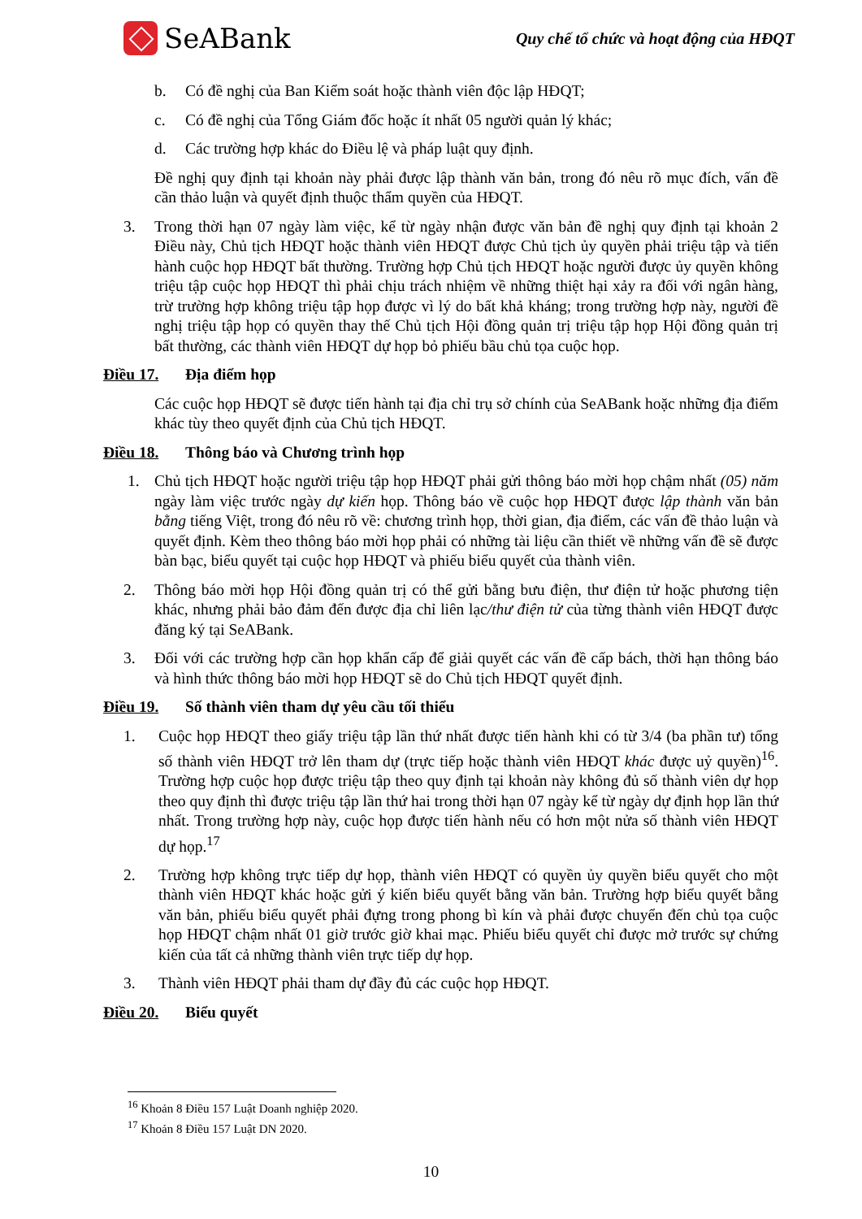SeABank
Quy chế tổ chức và hoạt động của HĐQT
b. Có đề nghị của Ban Kiểm soát hoặc thành viên độc lập HĐQT;
c. Có đề nghị của Tổng Giám đốc hoặc ít nhất 05 người quản lý khác;
d. Các trường hợp khác do Điều lệ và pháp luật quy định.
Đề nghị quy định tại khoản này phải được lập thành văn bản, trong đó nêu rõ mục đích, vấn đề cần thảo luận và quyết định thuộc thẩm quyền của HĐQT.
3. Trong thời hạn 07 ngày làm việc, kể từ ngày nhận được văn bản đề nghị quy định tại khoản 2 Điều này, Chủ tịch HĐQT hoặc thành viên HĐQT được Chủ tịch ủy quyền phải triệu tập và tiến hành cuộc họp HĐQT bất thường. Trường hợp Chủ tịch HĐQT hoặc người được ủy quyền không triệu tập cuộc họp HĐQT thì phải chịu trách nhiệm về những thiệt hại xảy ra đối với ngân hàng, trừ trường hợp không triệu tập họp được vì lý do bất khả kháng; trong trường hợp này, người đề nghị triệu tập họp có quyền thay thế Chủ tịch Hội đồng quản trị triệu tập họp Hội đồng quản trị bất thường, các thành viên HĐQT dự họp bỏ phiếu bầu chủ tọa cuộc họp.
Điều 17. Địa điểm họp
Các cuộc họp HĐQT sẽ được tiến hành tại địa chỉ trụ sở chính của SeABank hoặc những địa điểm khác tùy theo quyết định của Chủ tịch HĐQT.
Điều 18. Thông báo và Chương trình họp
1. Chủ tịch HĐQT hoặc người triệu tập họp HĐQT phải gửi thông báo mời họp chậm nhất (05) năm ngày làm việc trước ngày dự kiến họp. Thông báo về cuộc họp HĐQT được lập thành văn bản bằng tiếng Việt, trong đó nêu rõ về: chương trình họp, thời gian, địa điểm, các vấn đề thảo luận và quyết định. Kèm theo thông báo mời họp phải có những tài liệu cần thiết về những vấn đề sẽ được bàn bạc, biểu quyết tại cuộc họp HĐQT và phiếu biểu quyết của thành viên.
2. Thông báo mời họp Hội đồng quản trị có thể gửi bằng bưu điện, thư điện tử hoặc phương tiện khác, nhưng phải bảo đảm đến được địa chỉ liên lạc/thư điện tử của từng thành viên HĐQT được đăng ký tại SeABank.
3. Đối với các trường hợp cần họp khẩn cấp để giải quyết các vấn đề cấp bách, thời hạn thông báo và hình thức thông báo mời họp HĐQT sẽ do Chủ tịch HĐQT quyết định.
Điều 19. Số thành viên tham dự yêu cầu tối thiểu
1. Cuộc họp HĐQT theo giấy triệu tập lần thứ nhất được tiến hành khi có từ 3/4 (ba phần tư) tổng số thành viên HĐQT trở lên tham dự (trực tiếp hoặc thành viên HĐQT khác được uỷ quyền)<sup>16</sup>. Trường hợp cuộc họp được triệu tập theo quy định tại khoản này không đủ số thành viên dự họp theo quy định thì được triệu tập lần thứ hai trong thời hạn 07 ngày kể từ ngày dự định họp lần thứ nhất. Trong trường hợp này, cuộc họp được tiến hành nếu có hơn một nửa số thành viên HĐQT dự họp.<sup>17</sup>
2. Trường hợp không trực tiếp dự họp, thành viên HĐQT có quyền ủy quyền biểu quyết cho một thành viên HĐQT khác hoặc gửi ý kiến biểu quyết bằng văn bản. Trường hợp biểu quyết bằng văn bản, phiếu biểu quyết phải đựng trong phong bì kín và phải được chuyển đến chủ tọa cuộc họp HĐQT chậm nhất 01 giờ trước giờ khai mạc. Phiếu biểu quyết chỉ được mở trước sự chứng kiến của tất cả những thành viên trực tiếp dự họp.
3. Thành viên HĐQT phải tham dự đầy đủ các cuộc họp HĐQT.
Điều 20. Biểu quyết
<sup>16</sup> Khoản 8 Điều 157 Luật Doanh nghiệp 2020.
<sup>17</sup> Khoản 8 Điều 157 Luật DN 2020.
10